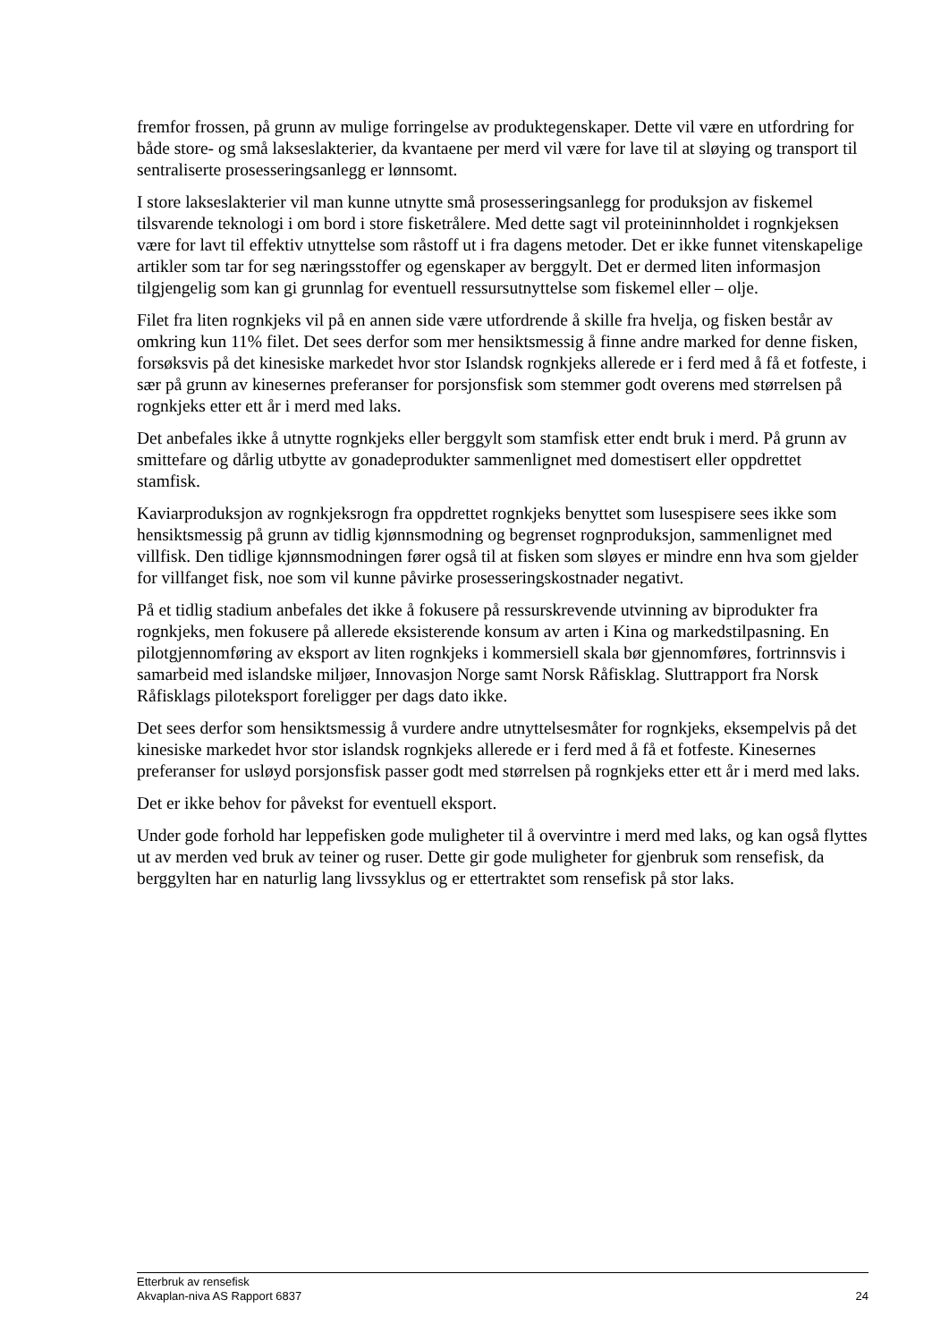fremfor frossen, på grunn av mulige forringelse av produktegenskaper. Dette vil være en utfordring for både store- og små lakseslakterier, da kvantaene per merd vil være for lave til at sløying og transport til sentraliserte prosesseringsanlegg er lønnsomt.
I store lakseslakterier vil man kunne utnytte små prosesseringsanlegg for produksjon av fiskemel tilsvarende teknologi i om bord i store fisketrålere. Med dette sagt vil proteininnholdet i rognkjeksen være for lavt til effektiv utnyttelse som råstoff ut i fra dagens metoder. Det er ikke funnet vitenskapelige artikler som tar for seg næringsstoffer og egenskaper av berggylt. Det er dermed liten informasjon tilgjengelig som kan gi grunnlag for eventuell ressursutnyttelse som fiskemel eller – olje.
Filet fra liten rognkjeks vil på en annen side være utfordrende å skille fra hvelja, og fisken består av omkring kun 11% filet. Det sees derfor som mer hensiktsmessig å finne andre marked for denne fisken, forsøksvis på det kinesiske markedet hvor stor Islandsk rognkjeks allerede er i ferd med å få et fotfeste, i sær på grunn av kinesernes preferanser for porsjonsfisk som stemmer godt overens med størrelsen på rognkjeks etter ett år i merd med laks.
Det anbefales ikke å utnytte rognkjeks eller berggylt som stamfisk etter endt bruk i merd. På grunn av smittefare og dårlig utbytte av gonadeprodukter sammenlignet med domestisert eller oppdrettet stamfisk.
Kaviarproduksjon av rognkjeksrogn fra oppdrettet rognkjeks benyttet som lusespisere sees ikke som hensiktsmessig på grunn av tidlig kjønnsmodning og begrenset rognproduksjon, sammenlignet med villfisk. Den tidlige kjønnsmodningen fører også til at fisken som sløyes er mindre enn hva som gjelder for villfanget fisk, noe som vil kunne påvirke prosesseringskostnader negativt.
På et tidlig stadium anbefales det ikke å fokusere på ressurskrevende utvinning av biprodukter fra rognkjeks, men fokusere på allerede eksisterende konsum av arten i Kina og markedstilpasning. En pilotgjennomføring av eksport av liten rognkjeks i kommersiell skala bør gjennomføres, fortrinnsvis i samarbeid med islandske miljøer, Innovasjon Norge samt Norsk Råfisklag. Sluttrapport fra Norsk Råfisklags piloteksport foreligger per dags dato ikke.
Det sees derfor som hensiktsmessig å vurdere andre utnyttelsesmåter for rognkjeks, eksempelvis på det kinesiske markedet hvor stor islandsk rognkjeks allerede er i ferd med å få et fotfeste. Kinesernes preferanser for usløyd porsjonsfisk passer godt med størrelsen på rognkjeks etter ett år i merd med laks.
Det er ikke behov for påvekst for eventuell eksport.
Under gode forhold har leppefisken gode muligheter til å overvintre i merd med laks, og kan også flyttes ut av merden ved bruk av teiner og ruser. Dette gir gode muligheter for gjenbruk som rensefisk, da berggylten har en naturlig lang livssyklus og er ettertraktet som rensefisk på stor laks.
Etterbruk av rensefisk
Akvaplan-niva AS Rapport 6837 24